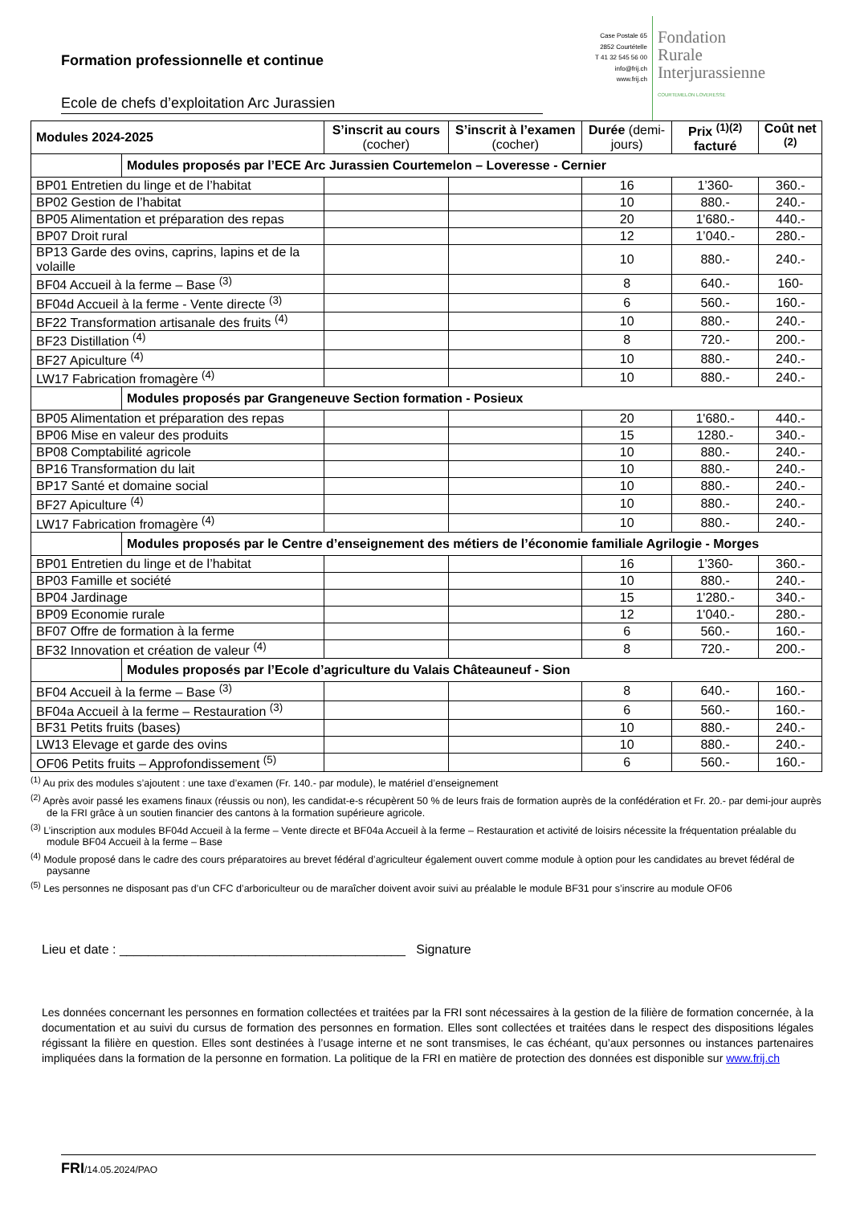Formation professionnelle et continue
Ecole de chefs d’exploitation Arc Jurassien
Case Postale 65
2852 Courtételle
T 41 32 545 56 00
info@frij.ch
www.frij.ch
Fondation
Rurale
Interjurassienne
COURTEMELON LOVERESSE
| Modules 2024-2025 | | S’inscrit au cours (cocher) | S’inscrit à l’examen (cocher) | Durée (demi-jours) | Prix <sup>(1)(2)</sup> facturé | Coût net <sup>(2)</sup> |
| --- | --- | --- | --- | --- | --- | --- |
| | Modules proposés par l’ECE Arc Jurassien Courtemelon – Loveresse - Cernier | | | | | |
| BP01 Entretien du linge et de l’habitat | | | | 16 | 1’360- | 360.- |
| BP02 Gestion de l’habitat | | | | 10 | 880.- | 240.- |
| BP05 Alimentation et préparation des repas | | | | 20 | 1'680.- | 440.- |
| BP07 Droit rural | | | | 12 | 1’040.- | 280.- |
| BP13 Garde des ovins, caprins, lapins et de la volaille | | | | 10 | 880.- | 240.- |
| BF04 Accueil à la ferme – Base <sup>(3)</sup> | | | | 8 | 640.- | 160- |
| BF04d Accueil à la ferme - Vente directe <sup>(3)</sup> | | | | 6 | 560.- | 160.- |
| BF22 Transformation artisanale des fruits <sup>(4)</sup> | | | | 10 | 880.- | 240.- |
| BF23 Distillation <sup>(4)</sup> | | | | 8 | 720.- | 200.- |
| BF27 Apiculture <sup>(4)</sup> | | | | 10 | 880.- | 240.- |
| LW17 Fabrication fromagère <sup>(4)</sup> | | | | 10 | 880.- | 240.- |
| | Modules proposés par Grangeneuve Section formation - Posieux | | | | | |
| BP05 Alimentation et préparation des repas | | | | 20 | 1'680.- | 440.- |
| BP06 Mise en valeur des produits | | | | 15 | 1280.- | 340.- |
| BP08 Comptabilité agricole | | | | 10 | 880.- | 240.- |
| BP16 Transformation du lait | | | | 10 | 880.- | 240.- |
| BP17 Santé et domaine social | | | | 10 | 880.- | 240.- |
| BF27 Apiculture <sup>(4)</sup> | | | | 10 | 880.- | 240.- |
| LW17 Fabrication fromagère <sup>(4)</sup> | | | | 10 | 880.- | 240.- |
| | Modules proposés par le Centre d’enseignement des métiers de l’économie familiale Agrilogie - Morges | | | | | |
| BP01 Entretien du linge et de l’habitat | | | | 16 | 1’360- | 360.- |
| BP03 Famille et société | | | | 10 | 880.- | 240.- |
| BP04 Jardinage | | | | 15 | 1'280.- | 340.- |
| BP09 Economie rurale | | | | 12 | 1'040.- | 280.- |
| BF07 Offre de formation à la ferme | | | | 6 | 560.- | 160.- |
| BF32 Innovation et création de valeur <sup>(4)</sup> | | | | 8 | 720.- | 200.- |
| | Modules proposés par l’Ecole d’agriculture du Valais Châteauneuf - Sion | | | | | |
| BF04 Accueil à la ferme – Base <sup>(3)</sup> | | | | 8 | 640.- | 160.- |
| BF04a Accueil à la ferme – Restauration <sup>(3)</sup> | | | | 6 | 560.- | 160.- |
| BF31 Petits fruits (bases) | | | | 10 | 880.- | 240.- |
| LW13 Elevage et garde des ovins | | | | 10 | 880.- | 240.- |
| OF06 Petits fruits – Approfondissement <sup>(5)</sup> | | | | 6 | 560.- | 160.- |
<sup>(1)</sup> Au prix des modules s’ajoutent : une taxe d’examen (Fr. 140.- par module), le matériel d’enseignement
<sup>(2)</sup> Après avoir passé les examens finaux (réussis ou non), les candidat-e-s récupèrent 50 % de leurs frais de formation auprès de la confédération et Fr. 20.- par demi-jour auprès de la FRI grâce à un soutien financier des cantons à la formation supérieure agricole.
<sup>(3)</sup> L’inscription aux modules BF04d Accueil à la ferme – Vente directe et BF04a Accueil à la ferme – Restauration et activité de loisirs nécessite la fréquentation préalable du module BF04 Accueil à la ferme – Base
<sup>(4)</sup> Module proposé dans le cadre des cours préparatoires au brevet fédéral d’agriculteur également ouvert comme module à option pour les candidates au brevet fédéral de paysanne
<sup>(5)</sup> Les personnes ne disposant pas d’un CFC d’arboriculteur ou de maraîcher doivent avoir suivi au préalable le module BF31 pour s’inscrire au module OF06
Lieu et date : ________________________________________ Signature
Les données concernant les personnes en formation collectées et traitées par la FRI sont nécessaires à la gestion de la filière de formation concernée, à la documentation et au suivi du cursus de formation des personnes en formation. Elles sont collectées et traitées dans le respect des dispositions légales régissant la filière en question. Elles sont destinées à l’usage interne et ne sont transmises, le cas échéant, qu’aux personnes ou instances partenaires impliquées dans la formation de la personne en formation. La politique de la FRI en matière de protection des données est disponible sur www.frij.ch
FRI/14.05.2024/PAO